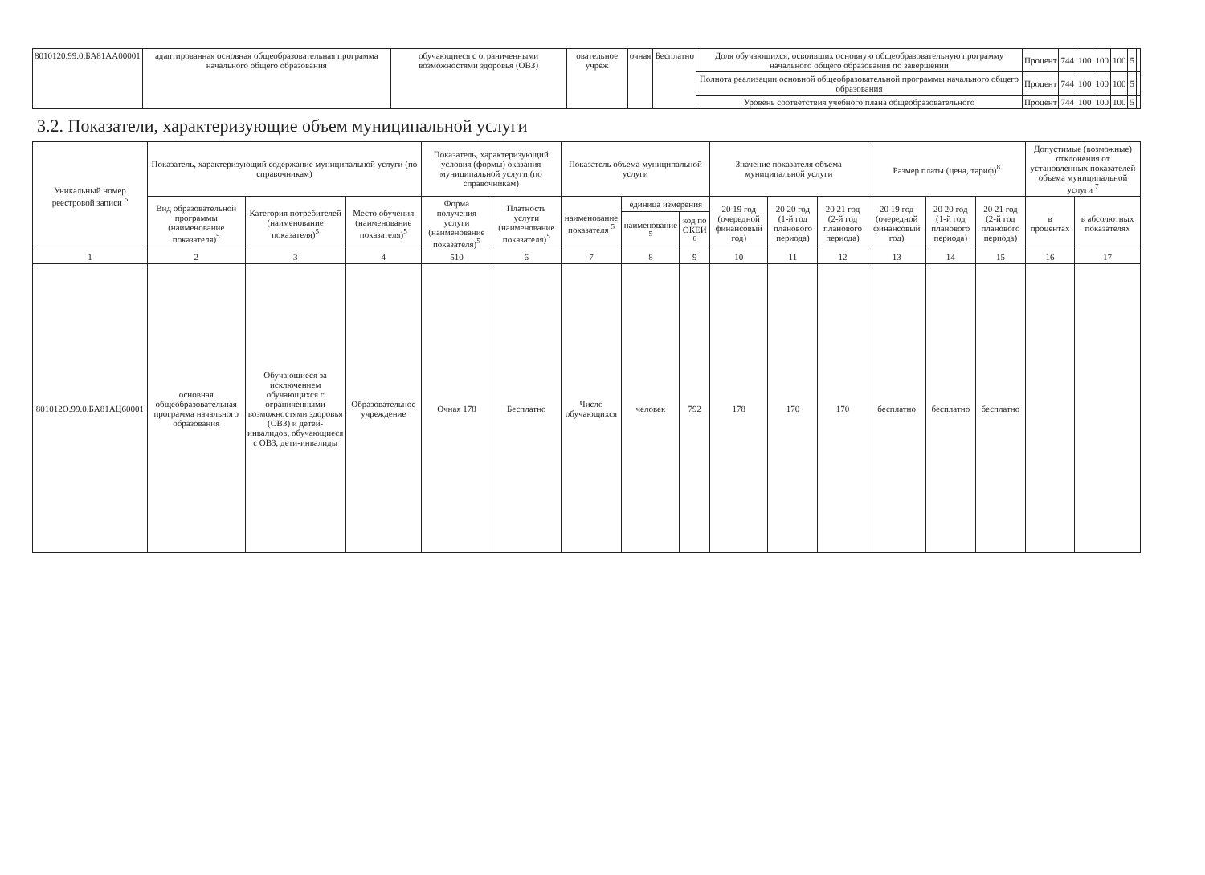| 8010120.99.0.БА81АА00001 | адаптированная основная общеобразовательная программа начального общего образования | обучающиеся с ограниченными возможностями здоровья (ОВЗ) | овательное учреж | очная | Бесплатно | Доля обучающихся, освоивших основную общеобразовательную программу начального общего образования по завершении | Процент | 744 | 100 | 100 | 100 | 5 | |
| | | | | | | Полнота реализации основной общеобразовательной программы начального общего образования | Процент | 744 | 100 | 100 | 100 | 5 | |
| | | | | | | Уровень соответствия учебного плана общеобразовательного | Процент | 744 | 100 | 100 | 100 | 5 | |
3.2. Показатели, характеризующие объем муниципальной услуги
| Уникальный номер реестровой записи <sup>5</sup> | Показатель, характеризующий содержание муниципальной услуги (по справочникам) | | | Показатель, характеризующий условия (формы) оказания муниципальной услуги (по справочникам) | | Показатель объема муниципальной услуги | | | Значение показателя объема муниципальной услуги | | | Размер платы (цена, тариф)<sup>8</sup> | | | Допустимые (возможные) отклонения от установленных показателей объема муниципальной услуги <sup>7</sup> | |
| --- | --- | --- | --- | --- | --- | --- | --- | --- | --- | --- | --- | --- | --- | --- | --- | --- |
| | Вид образовательной программы (наименование показателя)<sup>5</sup> | Категория потребителей (наименование показателя)<sup>5</sup> | Место обучения (наименование показателя)<sup>5</sup> | Форма получения услуги (наименование показателя)<sup>5</sup> | Платность услуги (наименование показателя)<sup>5</sup> | наименование показателя <sup>5</sup> | единица измерения | | 20 19 год (очередной финансовый год) | 20 20 год (1-й год планового периода) | 20 21 год (2-й год планового периода) | 20 19 год (очередной финансовый год) | 20 20 год (1-й год планового периода) | 20 21 год (2-й год планового периода) | в процентах | в абсолютных показателях |
| | | | | | | | наименование <sup>5</sup> | код по ОКЕИ <sup>6</sup> | | | | | | | | |
| 1 | 2 | 3 | 4 | 510 | 6 | 7 | 8 | 9 | 10 | 11 | 12 | 13 | 14 | 15 | 16 | 17 |
| 801012О.99.0.БА81АЦ60001 | основная общеобразовательная программа начального образования | Обучающиеся за исключением обучающихся с ограниченными возможностями здоровья (ОВЗ) и детей-инвалидов, обучающиеся с ОВЗ, дети-инвалиды | Образовательное учреждение | Очная 178 | Бесплатно | Число обучающихся | человек | 792 | 178 | 170 | 170 | бесплатно | бесплатно | бесплатно | | |